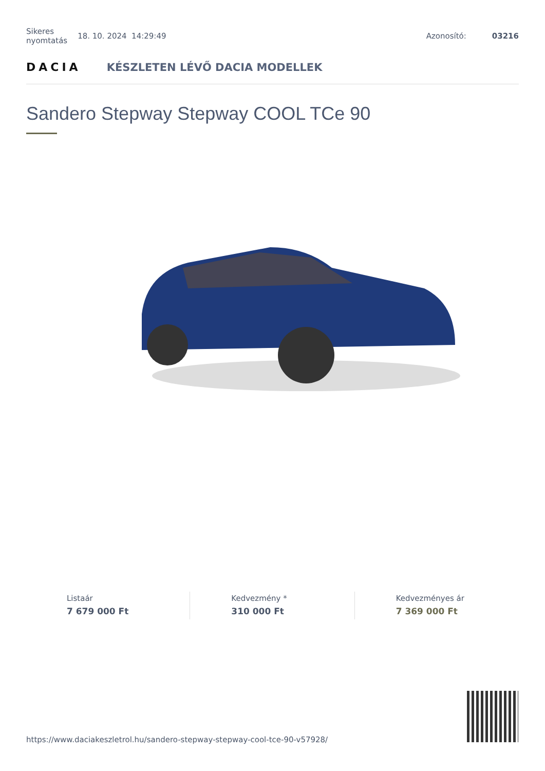Sikeres
nyomtatás 18. 10. 2024 14:29:49 Azonosító: 03216
DACIA KÉSZLETEN LÉVŐ DACIA MODELLEK
Sandero Stepway Stepway COOL TCe 90
Listaár
7 679 000 Ft
Kedvezmény *
310 000 Ft
Kedvezményes ár
7 369 000 Ft
https://www.daciakeszletrol.hu/sandero-stepway-stepway-cool-tce-90-v57928/